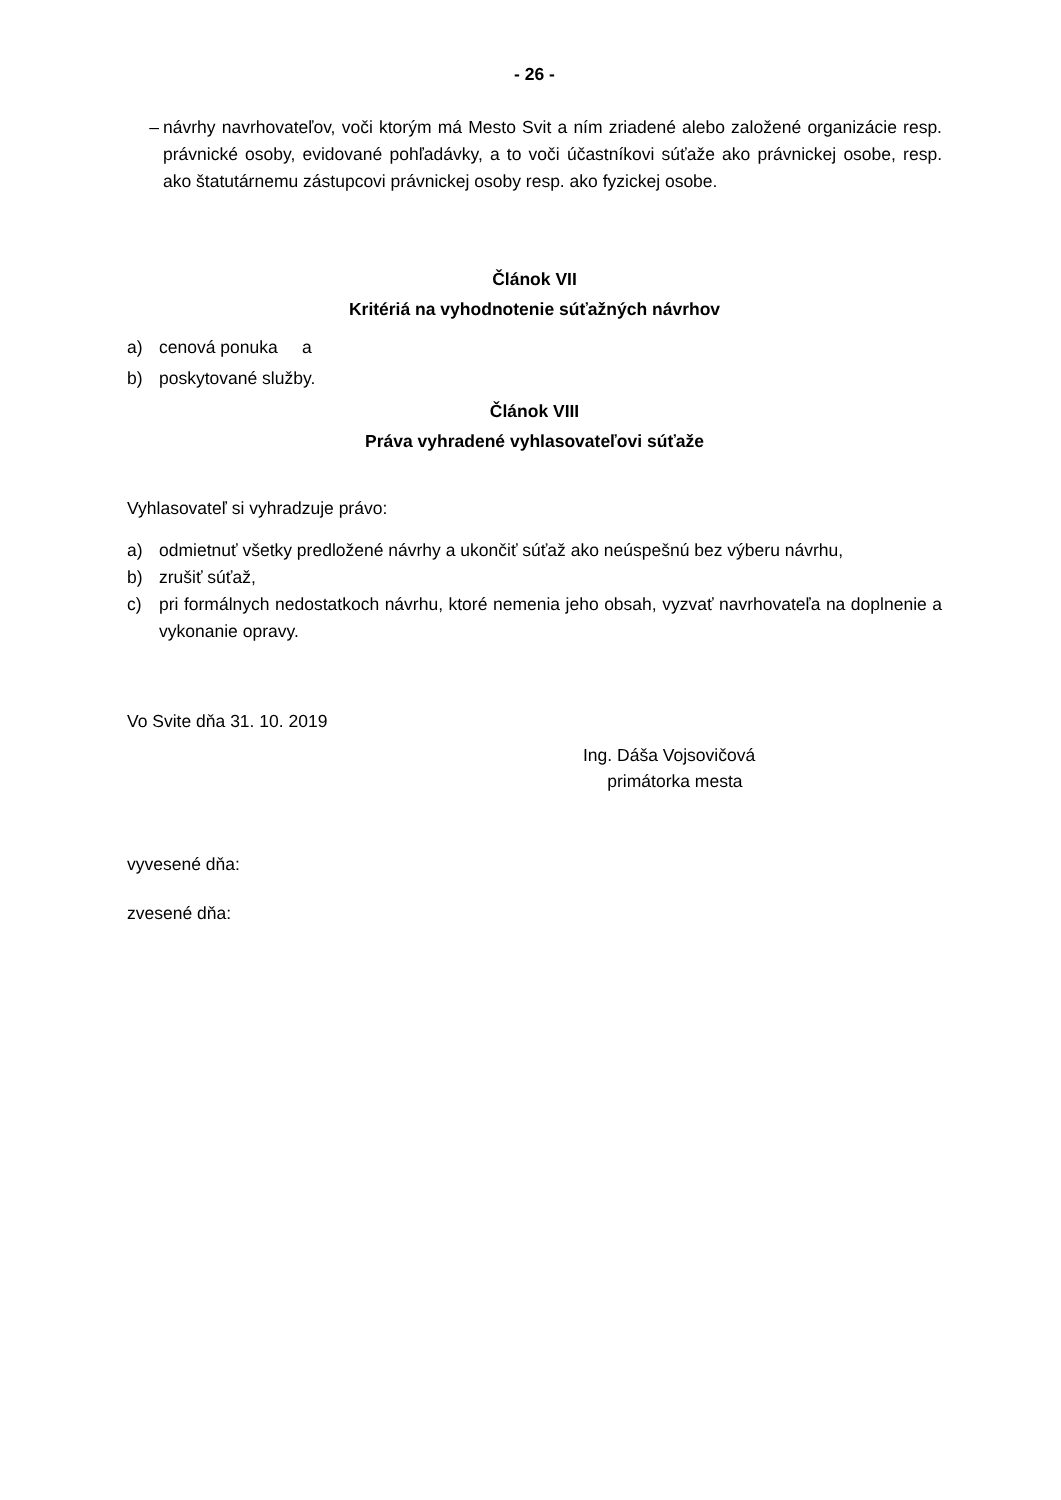- 26 -
– návrhy navrhovateľov, voči ktorým má Mesto Svit a ním zriadené alebo založené organizácie resp. právnické osoby, evidované pohľadávky, a to voči účastníkovi súťaže ako právnickej osobe, resp. ako štatutárnemu zástupcovi právnickej osoby resp. ako fyzickej osobe.
Článok VII
Kritériá na vyhodnotenie súťažných návrhov
a) cenová ponuka a
b) poskytované služby.
Článok VIII
Práva vyhradené vyhlasovateľovi súťaže
Vyhlasovateľ si vyhradzuje právo:
a) odmietnuť všetky predložené návrhy a ukončiť súťaž ako neúspešnú bez výberu návrhu,
b) zrušiť súťaž,
c) pri formálnych nedostatkoch návrhu, ktoré nemenia jeho obsah, vyzvať navrhovateľa na doplnenie a vykonanie opravy.
Vo Svite dňa 31. 10. 2019
Ing. Dáša Vojsovičová
primátorka mesta
vyvesené dňa:
zvesené dňa: